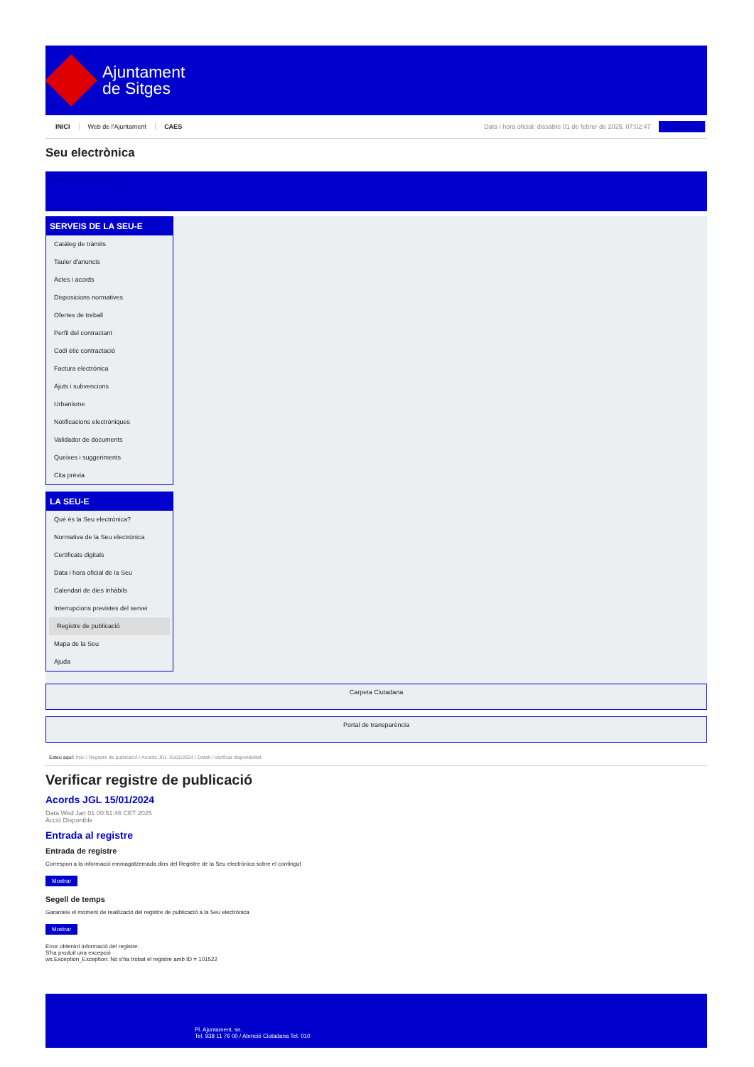Ajuntament
de Sitges
INICI Web de l'Ajuntament CAES Data i hora oficial: dissabte 01 de febrer de 2025, 07:02:47 Sincronitza
Seu electrònica
Obtenir còpia autèntica
SERVEIS DE LA SEU-E
Catàleg de tràmits
Tauler d'anuncis
Actes i acords
Disposicions normatives
Ofertes de treball
Perfil del contractant
Codi ètic contractació
Factura electrònica
Ajuts i subvencions
Urbanisme
Notificacions electròniques
Validador de documents
Queixes i suggeriments
Cita prèvia
LA SEU-E
Què és la Seu electrònica?
Normativa de la Seu electrònica
Certificats digitals
Data i hora oficial de la Seu
Calendari de dies inhàbils
Interrupcions previstes del servei
Registre de publicació
Mapa de la Seu
Ajuda
Carpeta Ciutadana
Portal de transparència
Esteu aquí: Inici / Registre de publicació / Acords JGL 15/01/2024 / Detall / Verificar disponibilitat
Verificar registre de publicació
Acords JGL 15/01/2024
Data Wed Jan 01 00:51:46 CET 2025
Acció Disponible
Entrada al registre
Entrada de registre
Correspon a la informació emmagatzemada dins del Registre de la Seu electrònica sobre el contingut
Mostrar
Segell de temps
Garanteix el moment de realització del registre de publicació a la Seu electrònica
Mostrar
Error obtenint informació del registre:
S'ha produit una excepció
ws.Exception_Exception: No s'ha trobat el registre amb ID = 101522
Pl. Ajuntament, sn.
Tel. 938 11 76 00 / Atenció Ciutadana Tel. 010